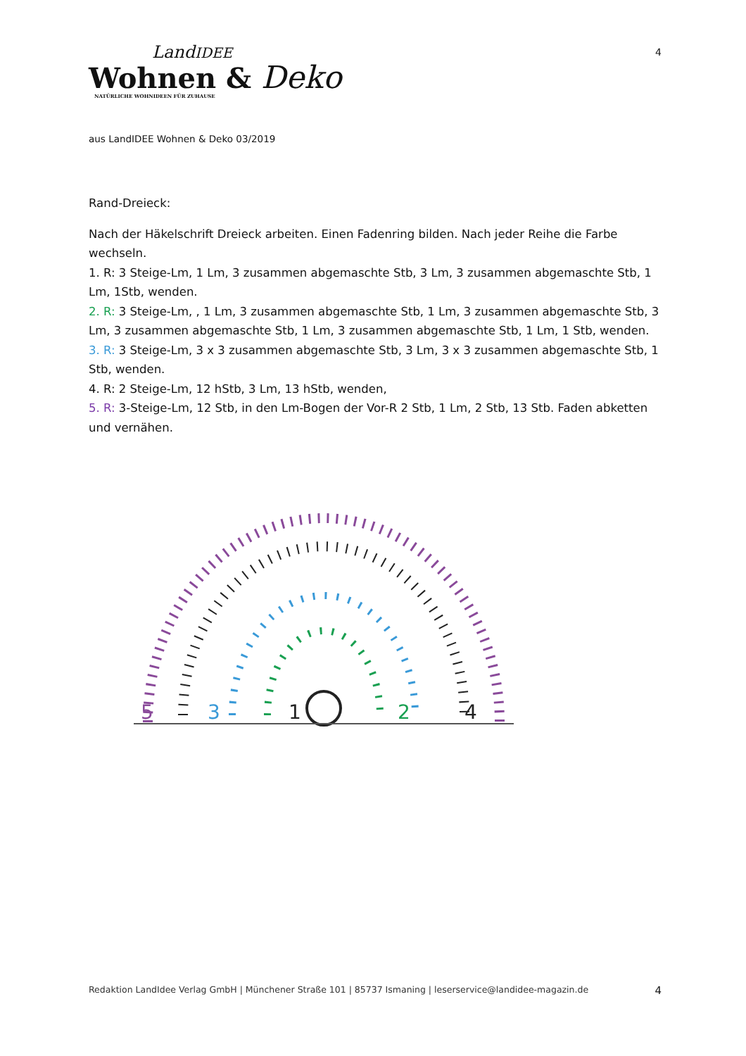LandIDEE
Wohnen & Deko
NATÜRLICHE WOHNIDEEN FÜR ZUHAUSE
4
aus LandIDEE Wohnen & Deko 03/2019
Rand-Dreieck:
Nach der Häkelschrift Dreieck arbeiten. Einen Fadenring bilden. Nach jeder Reihe die Farbe wechseln.
1. R: 3 Steige-Lm, 1 Lm, 3 zusammen abgemaschte Stb, 3 Lm, 3 zusammen abgemaschte Stb, 1 Lm, 1Stb, wenden.
2. R: 3 Steige-Lm, , 1 Lm, 3 zusammen abgemaschte Stb, 1 Lm, 3 zusammen abgemaschte Stb, 3 Lm, 3 zusammen abgemaschte Stb, 1 Lm, 3 zusammen abgemaschte Stb, 1 Lm, 1 Stb, wenden.
3. R: 3 Steige-Lm, 3 x 3 zusammen abgemaschte Stb, 3 Lm, 3 x 3 zusammen abgemaschte Stb, 1 Stb, wenden.
4. R: 2 Steige-Lm, 12 hStb, 3 Lm, 13 hStb, wenden,
5. R: 3-Steige-Lm, 12 Stb, in den Lm-Bogen der Vor-R 2 Stb, 1 Lm, 2 Stb, 13 Stb. Faden abketten und vernähen.
5
3
1
2
4
Redaktion LandIdee Verlag GmbH | Münchener Straße 101 | 85737 Ismaning | leserservice@landidee-magazin.de 4